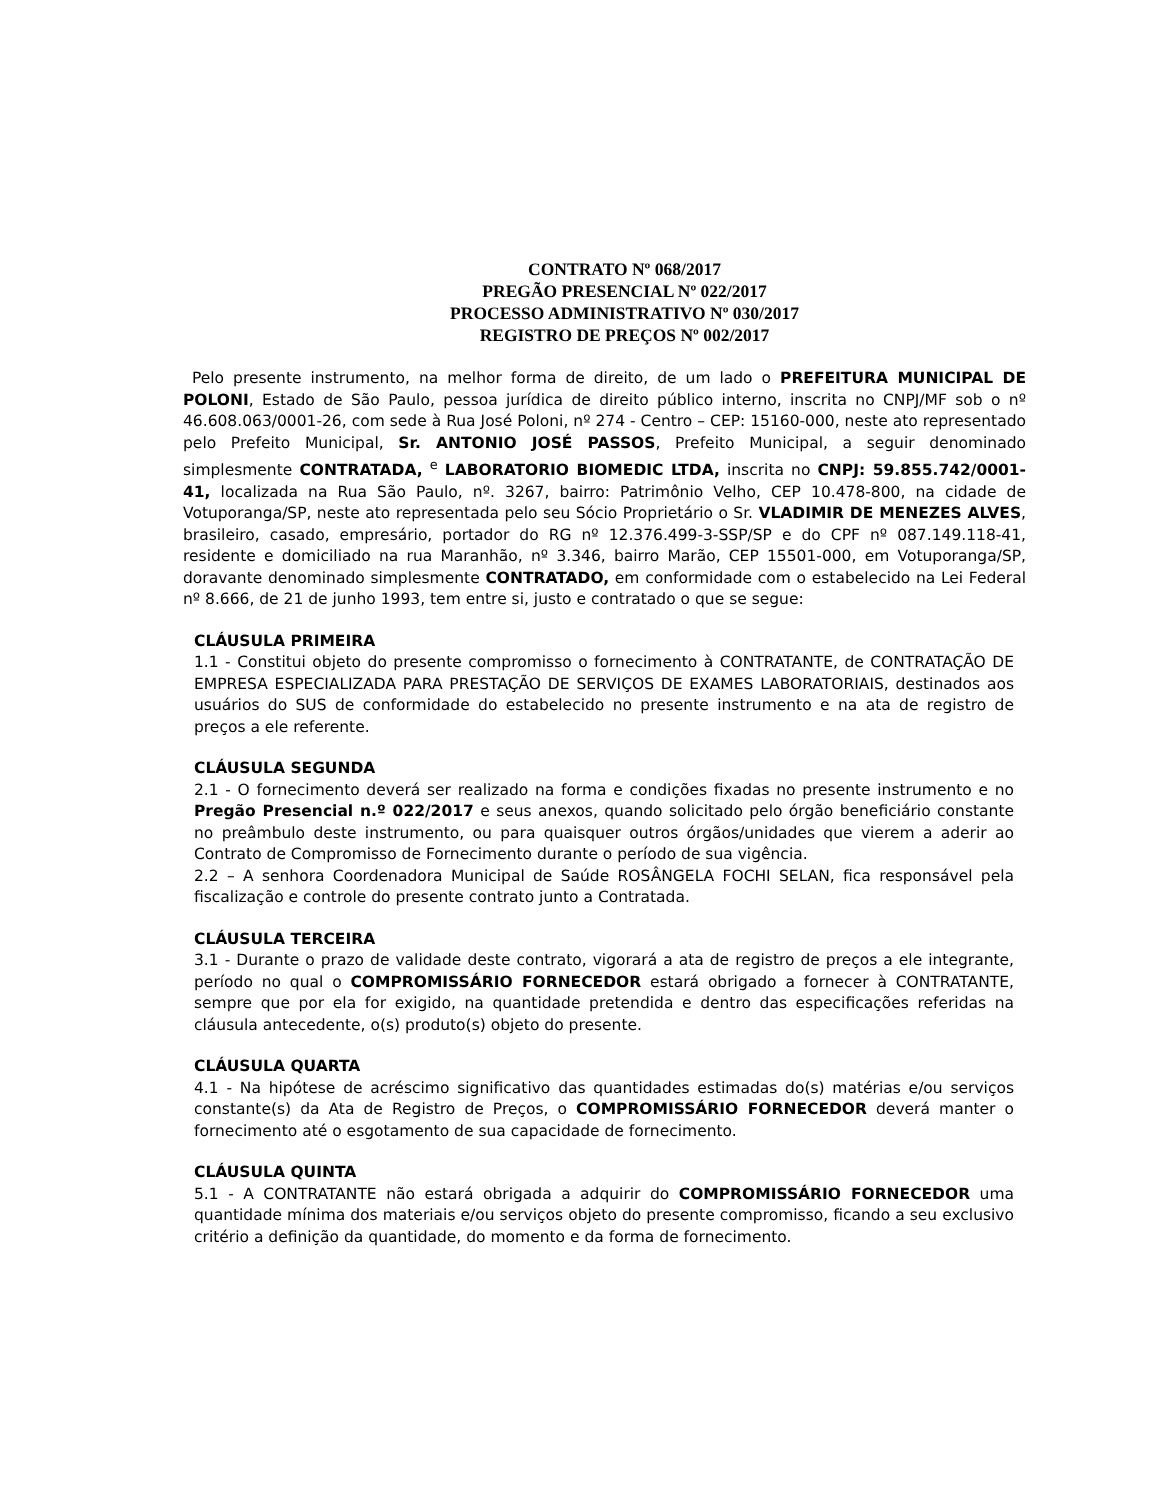CONTRATO Nº 068/2017
PREGÃO PRESENCIAL Nº 022/2017
PROCESSO ADMINISTRATIVO Nº 030/2017
REGISTRO DE PREÇOS Nº 002/2017
Pelo presente instrumento, na melhor forma de direito, de um lado o PREFEITURA MUNICIPAL DE POLONI, Estado de São Paulo, pessoa jurídica de direito público interno, inscrita no CNPJ/MF sob o nº 46.608.063/0001-26, com sede à Rua José Poloni, nº 274 - Centro – CEP: 15160-000, neste ato representado pelo Prefeito Municipal, Sr. ANTONIO JOSÉ PASSOS, Prefeito Municipal, a seguir denominado simplesmente CONTRATADA, <sup>e</sup> LABORATORIO BIOMEDIC LTDA, inscrita no CNPJ: 59.855.742/0001-41, localizada na Rua São Paulo, nº. 3267, bairro: Patrimônio Velho, CEP 10.478-800, na cidade de Votuporanga/SP, neste ato representada pelo seu Sócio Proprietário o Sr. VLADIMIR DE MENEZES ALVES, brasileiro, casado, empresário, portador do RG nº 12.376.499-3-SSP/SP e do CPF nº 087.149.118-41, residente e domiciliado na rua Maranhão, nº 3.346, bairro Marão, CEP 15501-000, em Votuporanga/SP, doravante denominado simplesmente CONTRATADO, em conformidade com o estabelecido na Lei Federal nº 8.666, de 21 de junho 1993, tem entre si, justo e contratado o que se segue:
CLÁUSULA PRIMEIRA
1.1 - Constitui objeto do presente compromisso o fornecimento à CONTRATANTE, de CONTRATAÇÃO DE EMPRESA ESPECIALIZADA PARA PRESTAÇÃO DE SERVIÇOS DE EXAMES LABORATORIAIS, destinados aos usuários do SUS de conformidade do estabelecido no presente instrumento e na ata de registro de preços a ele referente.
CLÁUSULA SEGUNDA
2.1 - O fornecimento deverá ser realizado na forma e condições fixadas no presente instrumento e no Pregão Presencial n.º 022/2017 e seus anexos, quando solicitado pelo órgão beneficiário constante no preâmbulo deste instrumento, ou para quaisquer outros órgãos/unidades que vierem a aderir ao Contrato de Compromisso de Fornecimento durante o período de sua vigência.
2.2 – A senhora Coordenadora Municipal de Saúde ROSÂNGELA FOCHI SELAN, fica responsável pela fiscalização e controle do presente contrato junto a Contratada.
CLÁUSULA TERCEIRA
3.1 - Durante o prazo de validade deste contrato, vigorará a ata de registro de preços a ele integrante, período no qual o COMPROMISSÁRIO FORNECEDOR estará obrigado a fornecer à CONTRATANTE, sempre que por ela for exigido, na quantidade pretendida e dentro das especificações referidas na cláusula antecedente, o(s) produto(s) objeto do presente.
CLÁUSULA QUARTA
4.1 - Na hipótese de acréscimo significativo das quantidades estimadas do(s) matérias e/ou serviços constante(s) da Ata de Registro de Preços, o COMPROMISSÁRIO FORNECEDOR deverá manter o fornecimento até o esgotamento de sua capacidade de fornecimento.
CLÁUSULA QUINTA
5.1 - A CONTRATANTE não estará obrigada a adquirir do COMPROMISSÁRIO FORNECEDOR uma quantidade mínima dos materiais e/ou serviços objeto do presente compromisso, ficando a seu exclusivo critério a definição da quantidade, do momento e da forma de fornecimento.